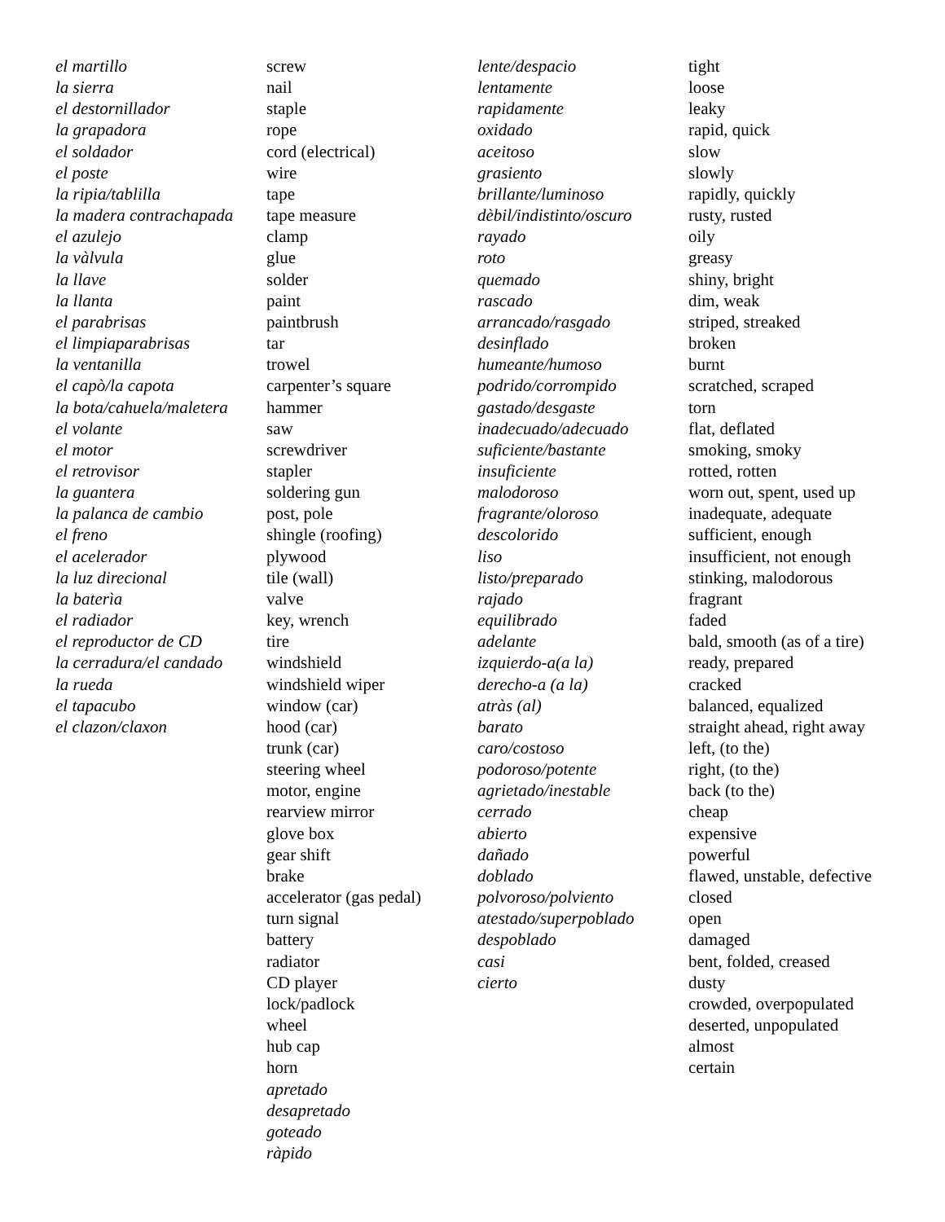el martillo
la sierra
el destornillador
la grapadora
el soldador
el poste
la ripia/tablilla
la madera contrachapada
el azulejo
la vàlvula
la llave
la llanta
el parabrisas
el limpiaparabrisas
la ventanilla
el capò/la capota
la bota/cahuela/maletera
el volante
el motor
el retrovisor
la guantera
la palanca de cambio
el freno
el acelerador
la luz direcional
la baterìa
el radiador
el reproductor de CD
la cerradura/el candado
la rueda
el tapacubo
el clazon/claxon
screw
nail
staple
rope
cord (electrical)
wire
tape
tape measure
clamp
glue
solder
paint
paintbrush
tar
trowel
carpenter’s square
hammer
saw
screwdriver
stapler
soldering gun
post, pole
shingle (roofing)
plywood
tile (wall)
valve
key, wrench
tire
windshield
windshield wiper
window (car)
hood (car)
trunk (car)
steering wheel
motor, engine
rearview mirror
glove box
gear shift
brake
accelerator (gas pedal)
turn signal
battery
radiator
CD player
lock/padlock
wheel
hub cap
horn
apretado
desapretado
goteado
ràpido
lente/despacio
lentamente
rapidamente
oxidado
aceitoso
grasiento
brillante/luminoso
dèbil/indistinto/oscuro
rayado
roto
quemado
rascado
arrancado/rasgado
desinflado
humeante/humoso
podrido/corrompido
gastado/desgaste
inadecuado/adecuado
suficiente/bastante
insuficiente
malodoroso
fragrante/oloroso
descolorido
liso
listo/preparado
rajado
equilibrado
adelante
izquierdo-a(a la)
derecho-a (a la)
atràs (al)
barato
caro/costoso
podoroso/potente
agrietado/inestable
cerrado
abierto
dañado
doblado
polvoroso/polviento
atestado/superpoblado
despoblado
casi
cierto
tight
loose
leaky
rapid, quick
slow
slowly
rapidly, quickly
rusty, rusted
oily
greasy
shiny, bright
dim, weak
striped, streaked
broken
burnt
scratched, scraped
torn
flat, deflated
smoking, smoky
rotted, rotten
worn out, spent, used up
inadequate, adequate
sufficient, enough
insufficient, not enough
stinking, malodorous
fragrant
faded
bald, smooth (as of a tire)
ready, prepared
cracked
balanced, equalized
straight ahead, right away
left, (to the)
right, (to the)
back (to the)
cheap
expensive
powerful
flawed, unstable, defective
closed
open
damaged
bent, folded, creased
dusty
crowded, overpopulated
deserted, unpopulated
almost
certain